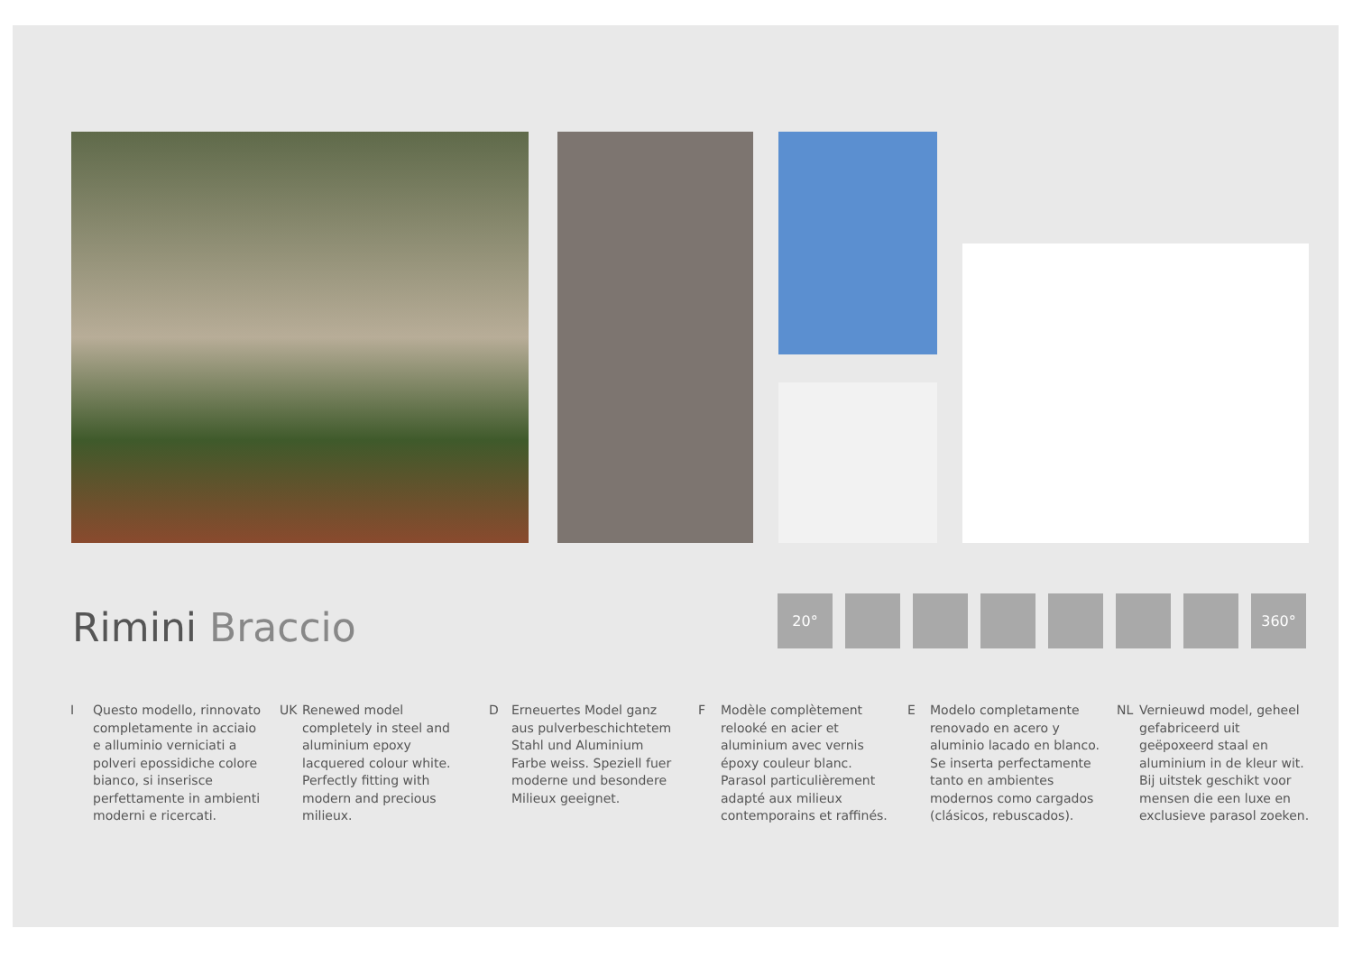Rimini Braccio
20° 360°
I Questo modello, rinnovato completamente in acciaio e alluminio verniciati a polveri epossidiche colore bianco, si inserisce perfettamente in ambienti moderni e ricercati.
UK Renewed model completely in steel and aluminium epoxy lacquered colour white.
Perfectly fitting with modern and precious milieux.
D Erneuertes Model ganz aus pulverbeschichtetem Stahl und Aluminium Farbe weiss. Speziell fuer moderne und besondere Milieux geeignet.
F Modèle complètement relooké en acier et aluminium avec vernis époxy couleur blanc. Parasol particulièrement adapté aux milieux contemporains et raffinés.
E Modelo completamente renovado en acero y aluminio lacado en blanco. Se inserta perfectamente tanto en ambientes modernos como cargados (clásicos, rebuscados).
NL Vernieuwd model, geheel gefabriceerd uit geëpoxeerd staal en aluminium in de kleur wit. Bij uitstek geschikt voor mensen die een luxe en exclusieve parasol zoeken.